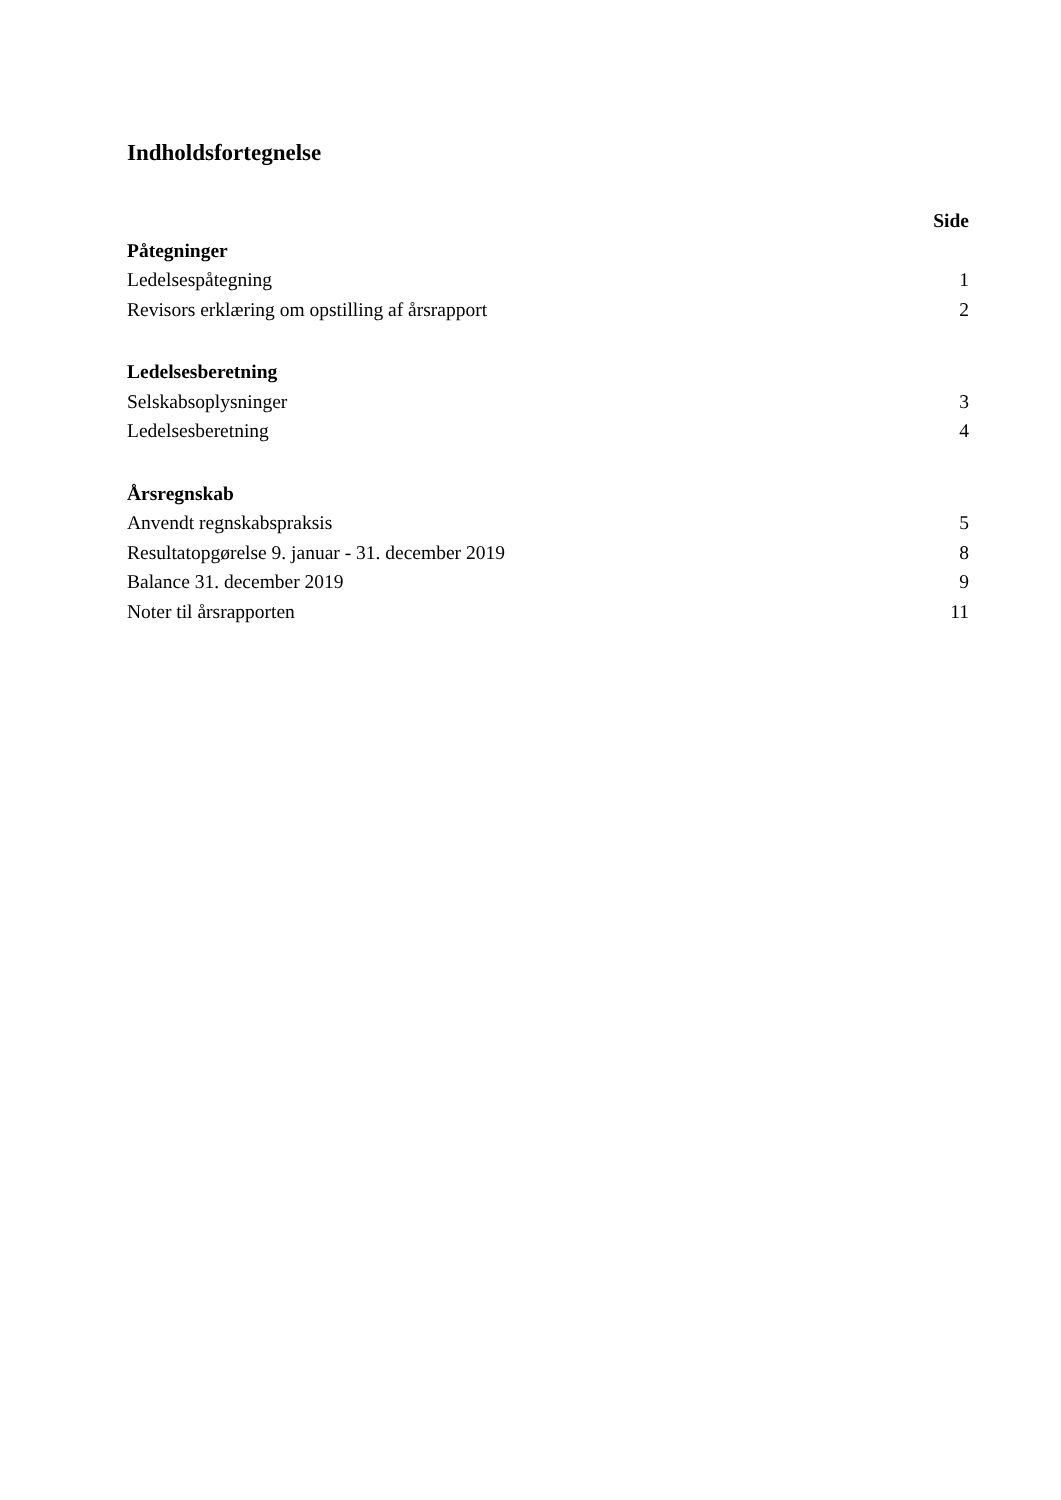Indholdsfortegnelse
Side
Påtegninger
Ledelsespåtegning 1
Revisors erklæring om opstilling af årsrapport 2
Ledelsesberetning
Selskabsoplysninger 3
Ledelsesberetning 4
Årsregnskab
Anvendt regnskabspraksis 5
Resultatopgørelse 9. januar - 31. december 2019 8
Balance 31. december 2019 9
Noter til årsrapporten 11